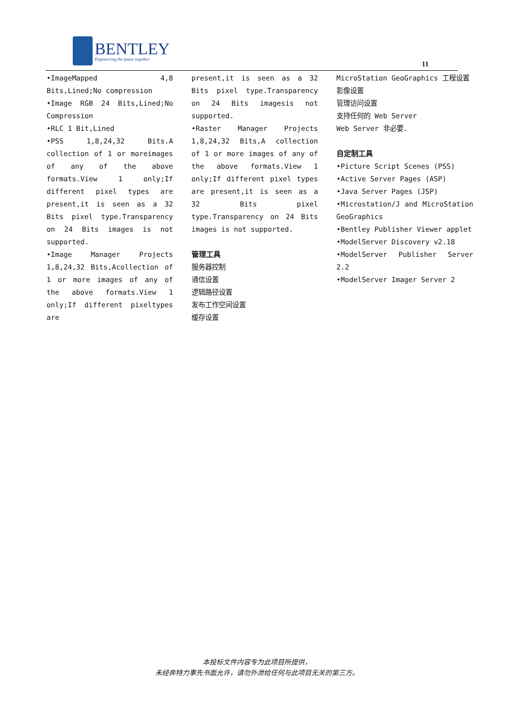BENTLEY
Engineering the future together
11
•ImageMapped 4,8 Bits,Lined;No compression
•Image RGB 24 Bits,Lined;No Compression
•RLC 1 Bit,Lined
•PSS 1,8,24,32 Bits.A collection of 1 or moreimages of any of the above formats.View 1 only;If different pixel types are present,it is seen as a 32 Bits pixel type.Transparency on 24 Bits images is not supported.
•Image Manager Projects 1,8,24,32 Bits,Acollection of 1 or more images of any of the above formats.View 1 only;If different pixeltypes are
present,it is seen as a 32 Bits pixel type.Transparency on 24 Bits imagesis not supported.
•Raster Manager Projects 1,8,24,32 Bits,A collection of 1 or more images of any of the above formats.View 1 only;If different pixel types are present,it is seen as a 32 Bits pixel type.Transparency on 24 Bits images is not supported.
管理工具
服务器控制
通信设置
逻辑路径设置
发布工作空间设置
缓存设置
MicroStation GeoGraphics 工程设置
影像设置
管理访问设置
支持任何的 Web Server
Web Server 非必要.
自定制工具
•Picture Script Scenes (PSS)
•Active Server Pages (ASP)
•Java Server Pages (JSP)
•Microstation/J and MicroStation GeoGraphics
•Bentley Publisher Viewer applet
•ModelServer Discovery v2.18
•ModelServer Publisher Server 2.2
•ModelServer Imager Server 2
本投标文件内容专为此项目所提供，
未经奔特力事先书面允许，请勿外泄给任何与此项目无关的第三方。